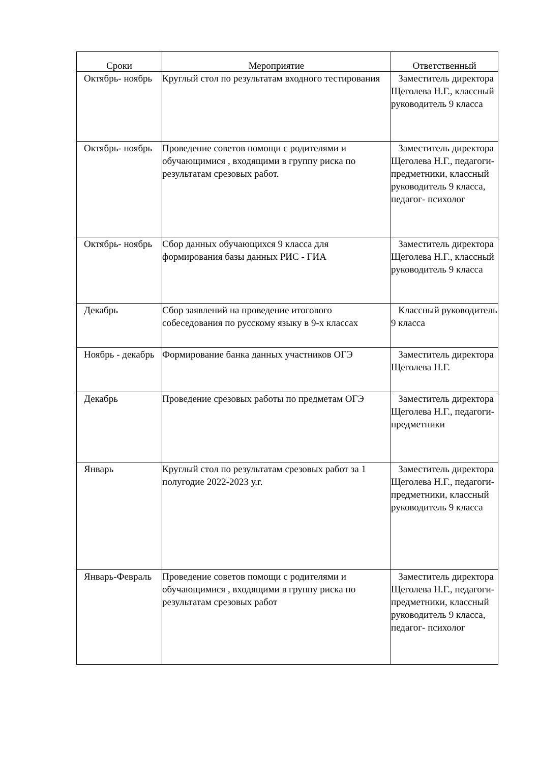| Сроки | Мероприятие | Ответственный |
| --- | --- | --- |
| Октябрь- ноябрь | Круглый стол по результатам входного тестирования | Заместитель директора Щеголева Н.Г., классный руководитель 9 класса |
| Октябрь- ноябрь | Проведение советов помощи с родителями и обучающимися , входящими в группу риска по результатам срезовых работ. | Заместитель директора Щеголева Н.Г., педагоги-предметники, классный руководитель 9 класса, педагог- психолог |
| Октябрь- ноябрь | Сбор данных обучающихся 9 класса для формирования базы данных РИС - ГИА | Заместитель директора Щеголева Н.Г., классный руководитель 9 класса |
| Декабрь | Сбор заявлений на проведение итогового собеседования по русскому языку в 9-х классах | Классный руководитель 9 класса |
| Ноябрь - декабрь | Формирование банка данных участников ОГЭ | Заместитель директора Щеголева Н.Г. |
| Декабрь | Проведение срезовых работы по предметам ОГЭ | Заместитель директора Щеголева Н.Г., педагоги-предметники |
| Январь | Круглый стол по результатам срезовых работ за 1 полугодие 2022-2023 у.г. | Заместитель директора Щеголева Н.Г., педагоги-предметники, классный руководитель 9 класса |
| Январь-Февраль | Проведение советов помощи с родителями и обучающимися , входящими в группу риска по результатам срезовых работ | Заместитель директора Щеголева Н.Г., педагоги-предметники, классный руководитель 9 класса, педагог- психолог |